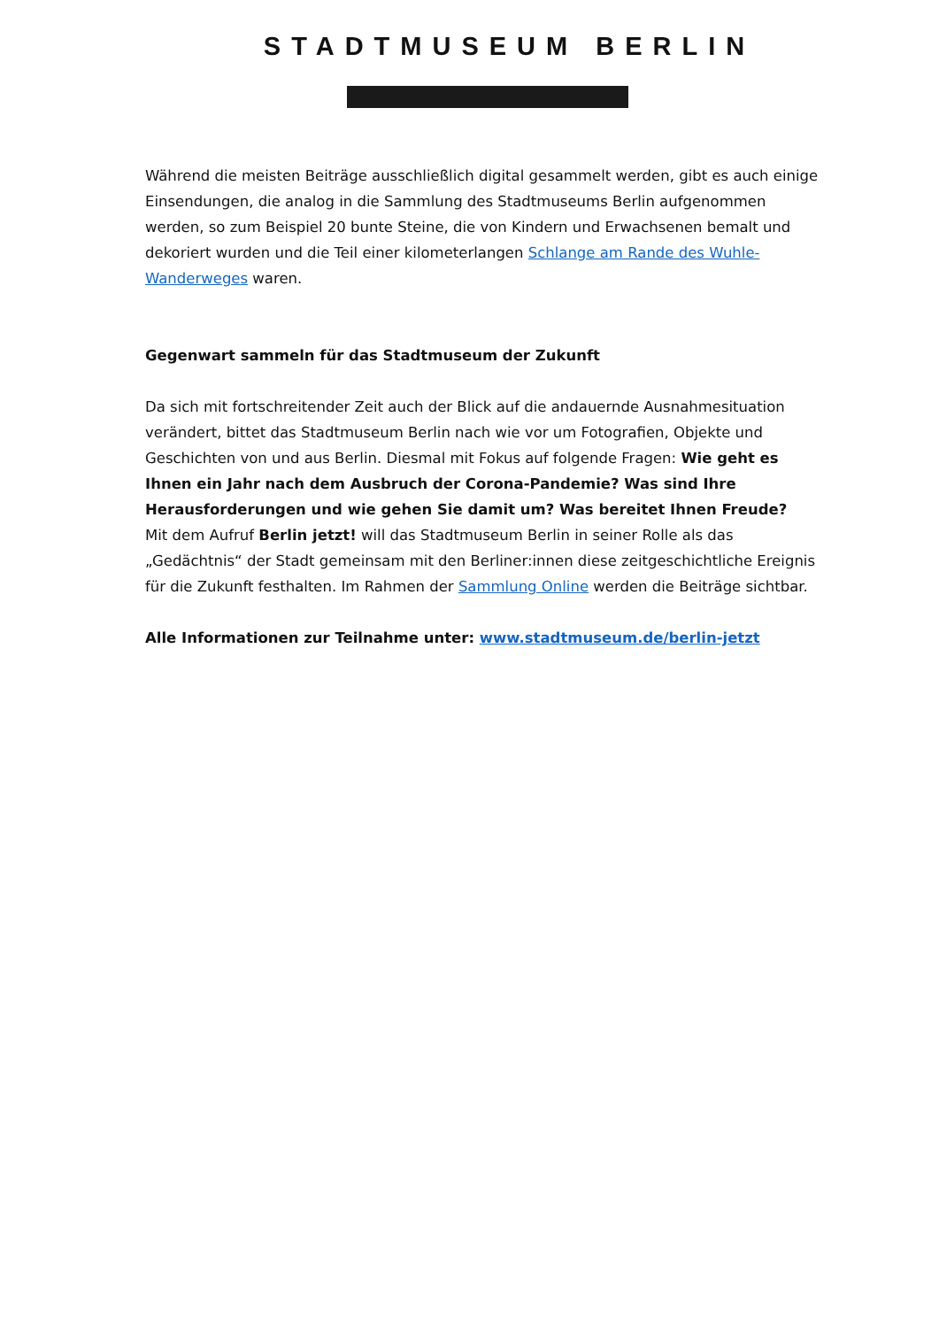STADTMUSEUM BERLIN
Während die meisten Beiträge ausschließlich digital gesammelt werden, gibt es auch einige Einsendungen, die analog in die Sammlung des Stadtmuseums Berlin aufgenommen werden, so zum Beispiel 20 bunte Steine, die von Kindern und Erwachsenen bemalt und dekoriert wurden und die Teil einer kilometerlangen Schlange am Rande des Wuhle-Wanderweges waren.
Gegenwart sammeln für das Stadtmuseum der Zukunft
Da sich mit fortschreitender Zeit auch der Blick auf die andauernde Ausnahmesituation verändert, bittet das Stadtmuseum Berlin nach wie vor um Fotografien, Objekte und Geschichten von und aus Berlin. Diesmal mit Fokus auf folgende Fragen: Wie geht es Ihnen ein Jahr nach dem Ausbruch der Corona-Pandemie? Was sind Ihre Herausforderungen und wie gehen Sie damit um? Was bereitet Ihnen Freude?
Mit dem Aufruf Berlin jetzt! will das Stadtmuseum Berlin in seiner Rolle als das „Gedächtnis“ der Stadt gemeinsam mit den Berliner:innen diese zeitgeschichtliche Ereignis für die Zukunft festhalten. Im Rahmen der Sammlung Online werden die Beiträge sichtbar.
Alle Informationen zur Teilnahme unter: www.stadtmuseum.de/berlin-jetzt